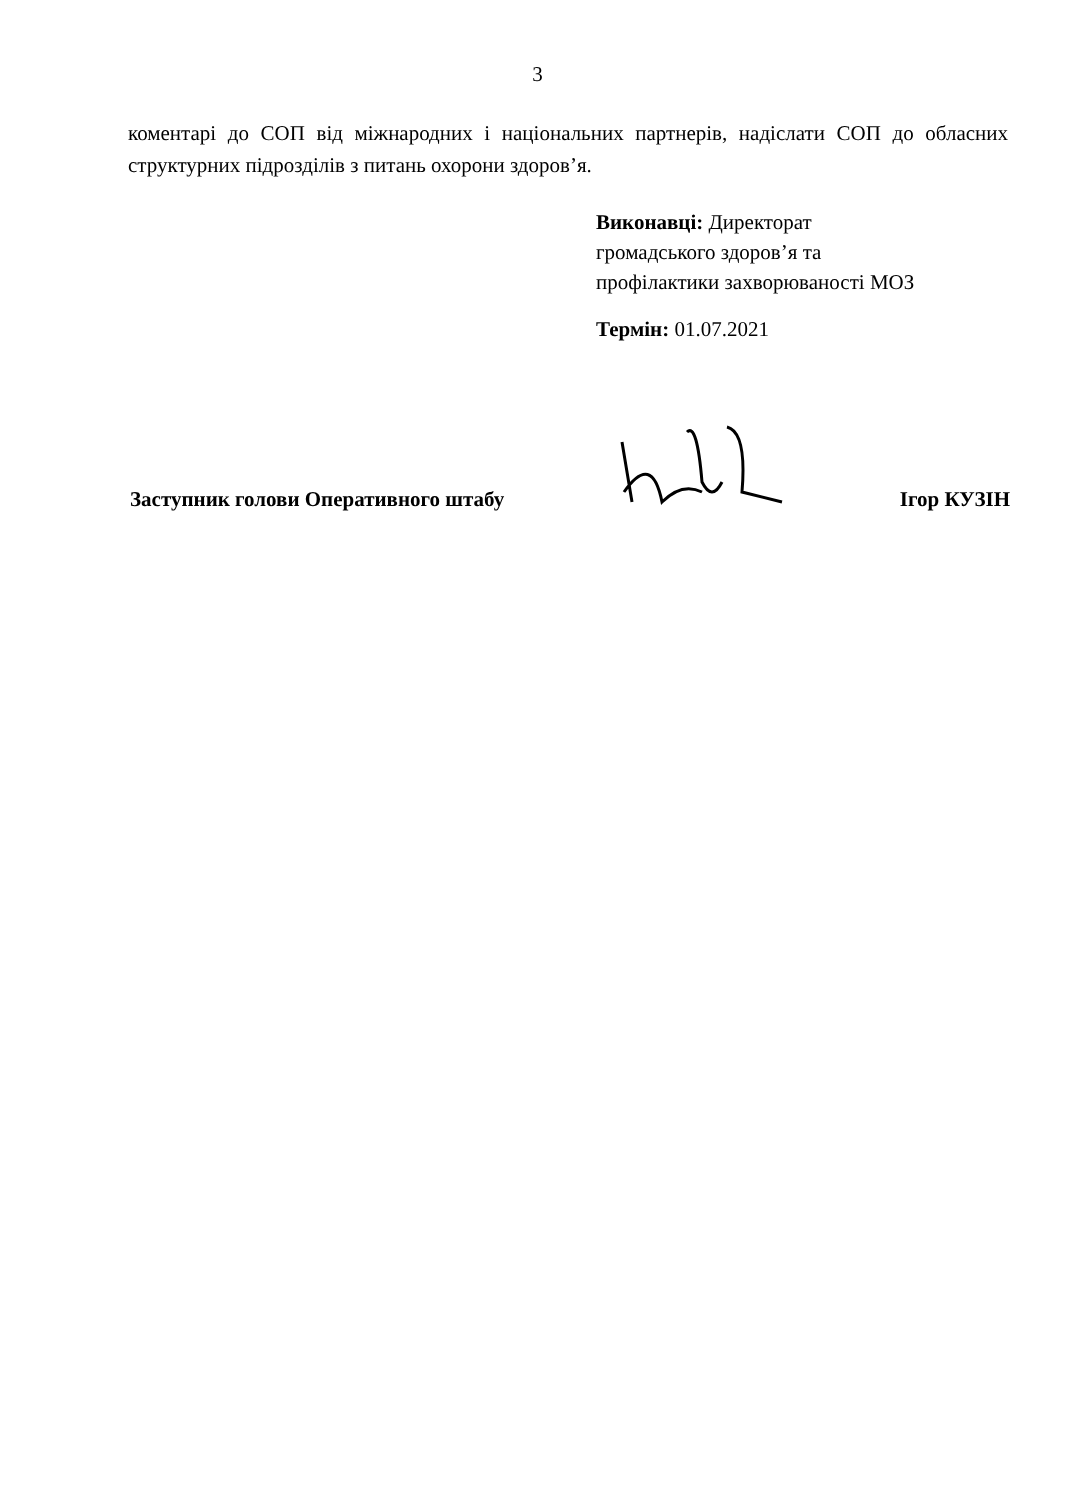3
коментарі до СОП від міжнародних і національних партнерів, надіслати СОП до обласних структурних підрозділів з питань охорони здоров’я.
Виконавці: Директорат
громадського здоров’я та
профілактики захворюваності МОЗ
Термін: 01.07.2021
Заступник голови Оперативного штабу Ігор КУЗІН